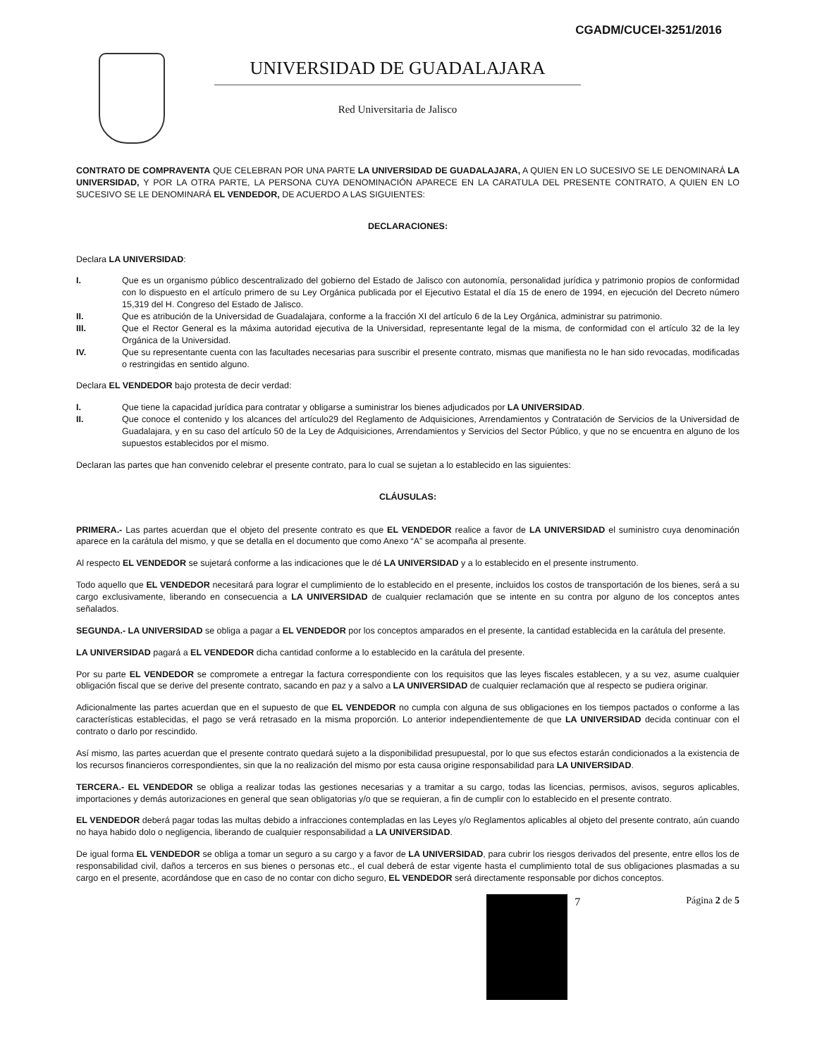CGADM/CUCEI-3251/2016
UNIVERSIDAD DE GUADALAJARA
Red Universitaria de Jalisco
CONTRATO DE COMPRAVENTA QUE CELEBRAN POR UNA PARTE LA UNIVERSIDAD DE GUADALAJARA, A QUIEN EN LO SUCESIVO SE LE DENOMINARÁ LA UNIVERSIDAD, Y POR LA OTRA PARTE, LA PERSONA CUYA DENOMINACIÓN APARECE EN LA CARATULA DEL PRESENTE CONTRATO, A QUIEN EN LO SUCESIVO SE LE DENOMINARÁ EL VENDEDOR, DE ACUERDO A LAS SIGUIENTES:
DECLARACIONES:
Declara LA UNIVERSIDAD:
I. Que es un organismo público descentralizado del gobierno del Estado de Jalisco con autonomía, personalidad jurídica y patrimonio propios de conformidad con lo dispuesto en el artículo primero de su Ley Orgánica publicada por el Ejecutivo Estatal el día 15 de enero de 1994, en ejecución del Decreto número 15,319 del H. Congreso del Estado de Jalisco.
II. Que es atribución de la Universidad de Guadalajara, conforme a la fracción XI del artículo 6 de la Ley Orgánica, administrar su patrimonio.
III. Que el Rector General es la máxima autoridad ejecutiva de la Universidad, representante legal de la misma, de conformidad con el artículo 32 de la ley Orgánica de la Universidad.
IV. Que su representante cuenta con las facultades necesarias para suscribir el presente contrato, mismas que manifiesta no le han sido revocadas, modificadas o restringidas en sentido alguno.
Declara EL VENDEDOR bajo protesta de decir verdad:
I. Que tiene la capacidad jurídica para contratar y obligarse a suministrar los bienes adjudicados por LA UNIVERSIDAD.
II. Que conoce el contenido y los alcances del artículo29 del Reglamento de Adquisiciones, Arrendamientos y Contratación de Servicios de la Universidad de Guadalajara, y en su caso del artículo 50 de la Ley de Adquisiciones, Arrendamientos y Servicios del Sector Público, y que no se encuentra en alguno de los supuestos establecidos por el mismo.
Declaran las partes que han convenido celebrar el presente contrato, para lo cual se sujetan a lo establecido en las siguientes:
CLÁUSULAS:
PRIMERA.- Las partes acuerdan que el objeto del presente contrato es que EL VENDEDOR realice a favor de LA UNIVERSIDAD el suministro cuya denominación aparece en la carátula del mismo, y que se detalla en el documento que como Anexo “A” se acompaña al presente.
Al respecto EL VENDEDOR se sujetará conforme a las indicaciones que le dé LA UNIVERSIDAD y a lo establecido en el presente instrumento.
Todo aquello que EL VENDEDOR necesitará para lograr el cumplimiento de lo establecido en el presente, incluidos los costos de transportación de los bienes, será a su cargo exclusivamente, liberando en consecuencia a LA UNIVERSIDAD de cualquier reclamación que se intente en su contra por alguno de los conceptos antes señalados.
SEGUNDA.- LA UNIVERSIDAD se obliga a pagar a EL VENDEDOR por los conceptos amparados en el presente, la cantidad establecida en la carátula del presente.
LA UNIVERSIDAD pagará a EL VENDEDOR dicha cantidad conforme a lo establecido en la carátula del presente.
Por su parte EL VENDEDOR se compromete a entregar la factura correspondiente con los requisitos que las leyes fiscales establecen, y a su vez, asume cualquier obligación fiscal que se derive del presente contrato, sacando en paz y a salvo a LA UNIVERSIDAD de cualquier reclamación que al respecto se pudiera originar.
Adicionalmente las partes acuerdan que en el supuesto de que EL VENDEDOR no cumpla con alguna de sus obligaciones en los tiempos pactados o conforme a las características establecidas, el pago se verá retrasado en la misma proporción. Lo anterior independientemente de que LA UNIVERSIDAD decida continuar con el contrato o darlo por rescindido.
Así mismo, las partes acuerdan que el presente contrato quedará sujeto a la disponibilidad presupuestal, por lo que sus efectos estarán condicionados a la existencia de los recursos financieros correspondientes, sin que la no realización del mismo por esta causa origine responsabilidad para LA UNIVERSIDAD.
TERCERA.- EL VENDEDOR se obliga a realizar todas las gestiones necesarias y a tramitar a su cargo, todas las licencias, permisos, avisos, seguros aplicables, importaciones y demás autorizaciones en general que sean obligatorias y/o que se requieran, a fin de cumplir con lo establecido en el presente contrato.
EL VENDEDOR deberá pagar todas las multas debido a infracciones contempladas en las Leyes y/o Reglamentos aplicables al objeto del presente contrato, aún cuando no haya habido dolo o negligencia, liberando de cualquier responsabilidad a LA UNIVERSIDAD.
De igual forma EL VENDEDOR se obliga a tomar un seguro a su cargo y a favor de LA UNIVERSIDAD, para cubrir los riesgos derivados del presente, entre ellos los de responsabilidad civil, daños a terceros en sus bienes o personas etc., el cual deberá de estar vigente hasta el cumplimiento total de sus obligaciones plasmadas a su cargo en el presente, acordándose que en caso de no contar con dicho seguro, EL VENDEDOR será directamente responsable por dichos conceptos.
7 Página 2 de 5